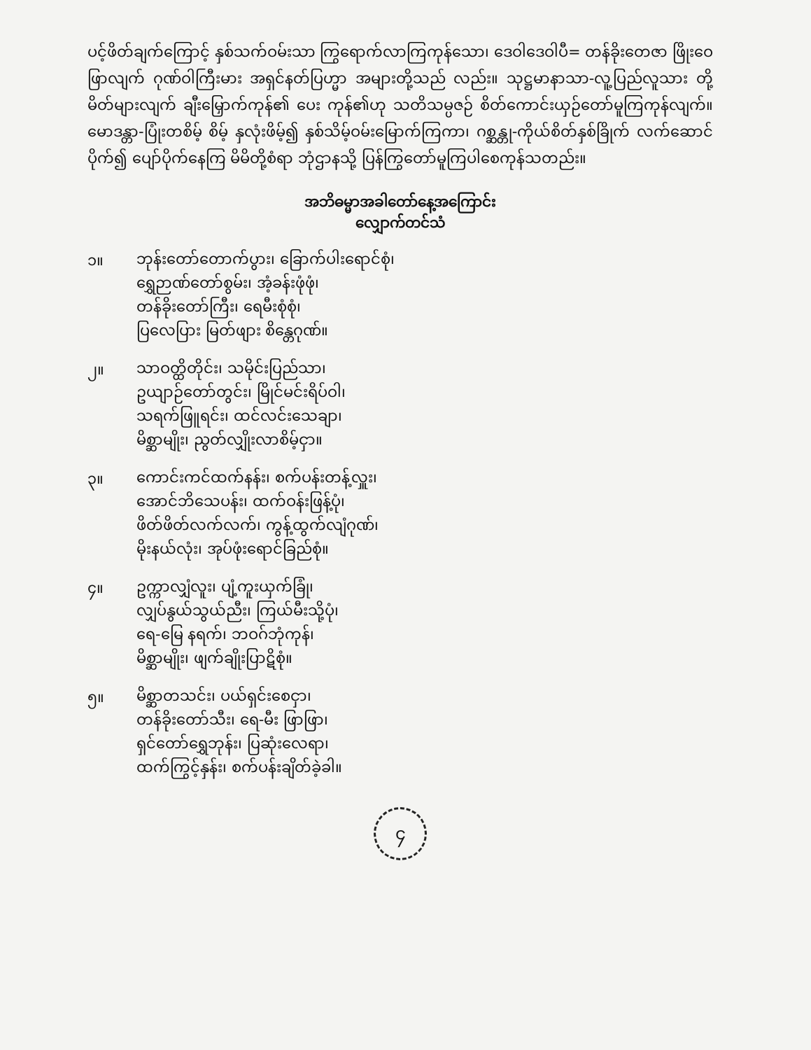ပင့်ဖိတ်ချက်ကြောင့် နှစ်သက်ဝမ်းသာ ကြွရောက်လာကြကုန်သော၊ ဒေဝါဒေဝါပီ= တန်ခိုးတေဇာ ဖြိုးဝေဖြာလျက် ဂုဏ်ဝါကြီးမား အရှင်နတ်ပြဟ္မာ အများတို့သည် လည်း။ သုဋ္ဌမာနာသာ-လူ့ပြည်လူသား တို့မိတ်များလျက် ချီးမြှောက်ကုန်၏ ပေး ကုန်၏ဟု သတိသမ္ပဇဉ် စိတ်ကောင်းယှဉ်တော်မူကြကုန်လျက်။ မောဒန္တာ-ပြုံးတစိမ့် စိမ့် နှလုံးဖိမ့်၍ နှစ်သိမ့်ဝမ်းမြောက်ကြကာ၊ ဂစ္ဆန္တု-ကိုယ်စိတ်နှစ်ခြိုက် လက်ဆောင် ပိုက်၍ ပျော်ပိုက်နေကြ မိမိတို့စံရာ ဘုံဌာနသို့ ပြန်ကြွတော်မူကြပါစေကုန်သတည်း။
အဘိဓမ္မာအခါတော်နေ့အကြောင်း
လျှောက်တင်သံ
၁။
ဘုန်းတော်တောက်ပွား၊ ခြောက်ပါးရောင်စုံ၊
ရွှေဉာဏ်တော်စွမ်း၊ အံ့ခန်းဖုံဖုံ၊
တန်ခိုးတော်ကြီး၊ ရေမီးစုံစုံ၊
ပြလေပြား မြတ်ဖျား စိန္တေဂုဏ်။
၂။
သာဝတ္ထိတိုင်း၊ သမိုင်းပြည်သာ၊
ဥယျာဉ်တော်တွင်း၊ မြိုင်မင်းရိပ်ဝါ၊
သရက်ဖြူရင်း၊ ထင်လင်းသေချာ၊
မိစ္ဆာမျိုး၊ ညွတ်လျှိုးလာစိမ့်ငှာ။
၃။
ကောင်းကင်ထက်နန်း၊ စက်ပန်းတန့်လှူး၊
အောင်ဘိသေပန်း၊ ထက်ဝန်းဖြန့်ပုံ၊
ဖိတ်ဖိတ်လက်လက်၊ ကွန့်ထွက်လျံဂုဏ်၊
မိုးနယ်လုံး၊ အုပ်ဖုံးရောင်ခြည်စုံ။
၄။
ဥက္ကာလျှံလူး၊ ပျံ့ကူးယှက်ခြုံ၊
လျှပ်နွယ်သွယ်ညီး၊ ကြယ်မီးသို့ပုံ၊
ရေ-မြေ နရက်၊ ဘဝဂ်ဘုံကုန်၊
မိစ္ဆာမျိုး၊ ဖျက်ချိုးပြာဋိစုံ။
၅။
မိစ္ဆာတသင်း၊ ပယ်ရှင်းစေငှာ၊
တန်ခိုးတော်သီး၊ ရေ-မီး ဖြာဖြာ၊
ရှင်တော်ရွှေဘုန်း၊ ပြဆုံးလေရာ၊
ထက်ကြွင့်နှန်း၊ စက်ပန်းချိတ်ခဲ့ခါ။
၄